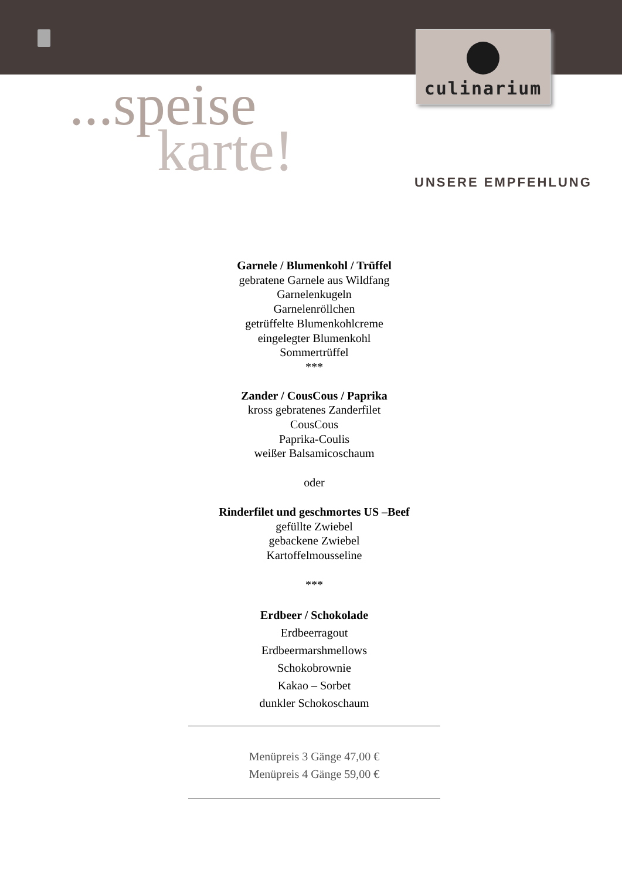culinarium
...speise
karte!
UNSERE EMPFEHLUNG
Garnele / Blumenkohl / Trüffel
gebratene Garnele aus Wildfang
Garnelenkugeln
Garnelenröllchen
getrüffelte Blumenkohlcreme
eingelegter Blumenkohl
Sommertrüffel
***
Zander / CousCous / Paprika
kross gebratenes Zanderfilet
CousCous
Paprika-Coulis
weißer Balsamicoschaum
oder
Rinderfilet und geschmortes US –Beef
gefüllte Zwiebel
gebackene Zwiebel
Kartoffelmousseline
***
Erdbeer / Schokolade
Erdbeerragout
Erdbeermarshmellows
Schokobrownie
Kakao – Sorbet
dunkler Schokoschaum
Menüpreis 3 Gänge 47,00 €
Menüpreis 4 Gänge 59,00 €